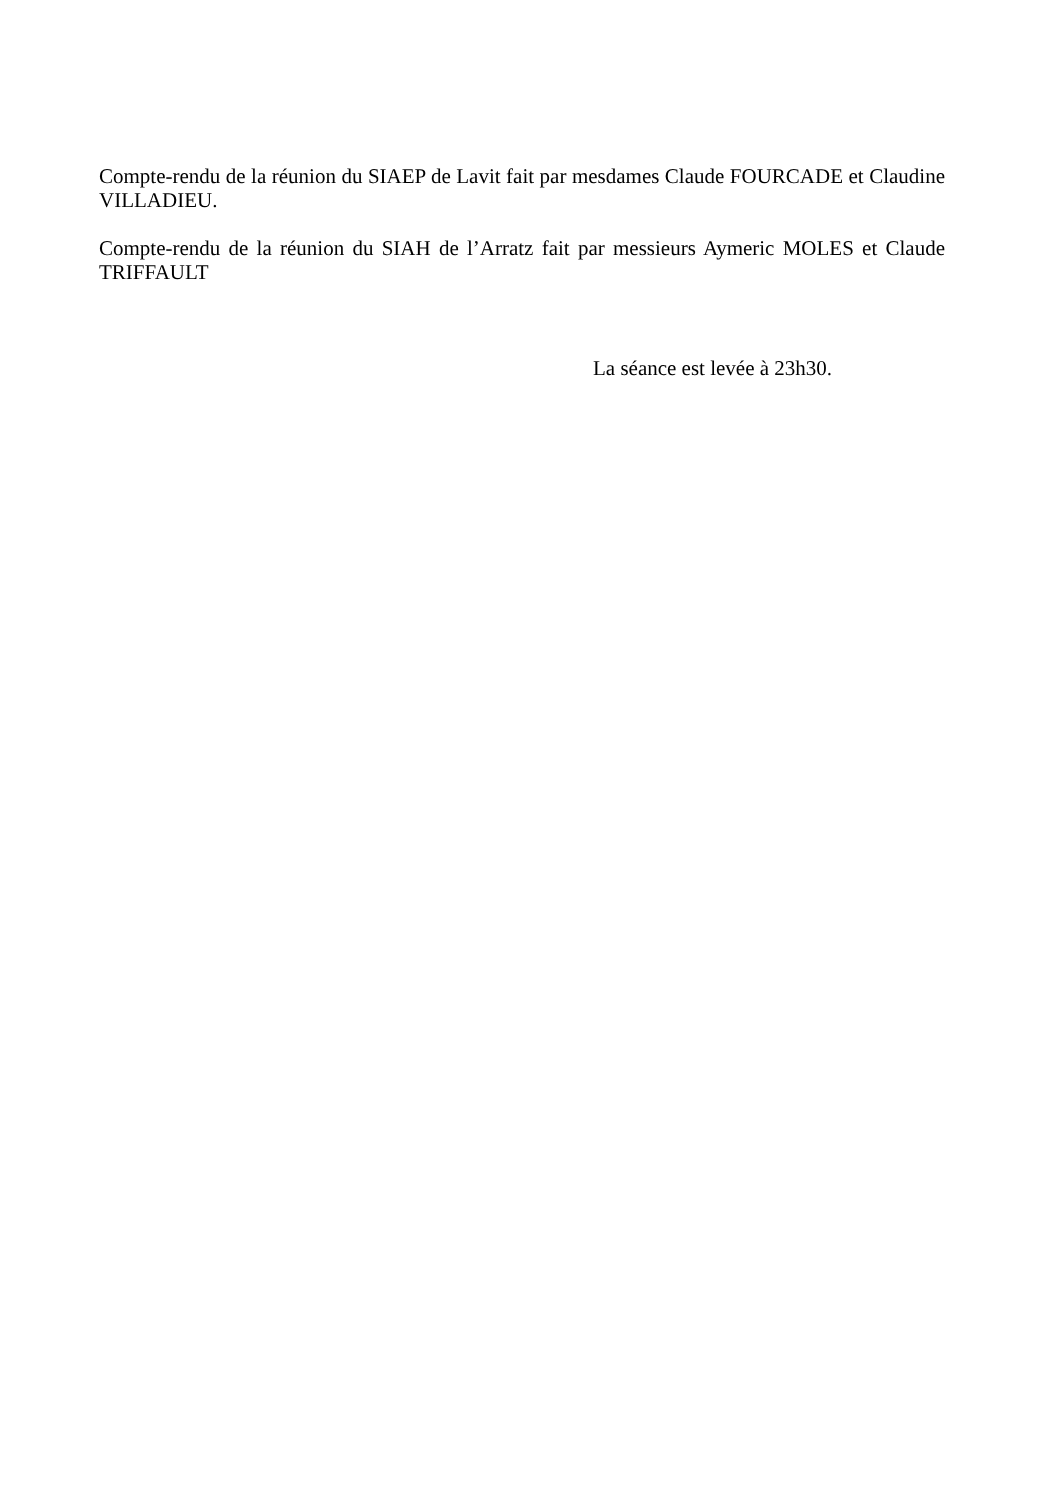Compte-rendu de la réunion du SIAEP de Lavit fait par mesdames Claude FOURCADE et Claudine VILLADIEU.
Compte-rendu de la réunion du SIAH de l’Arratz fait par messieurs Aymeric MOLES et Claude TRIFFAULT
La séance est levée à 23h30.